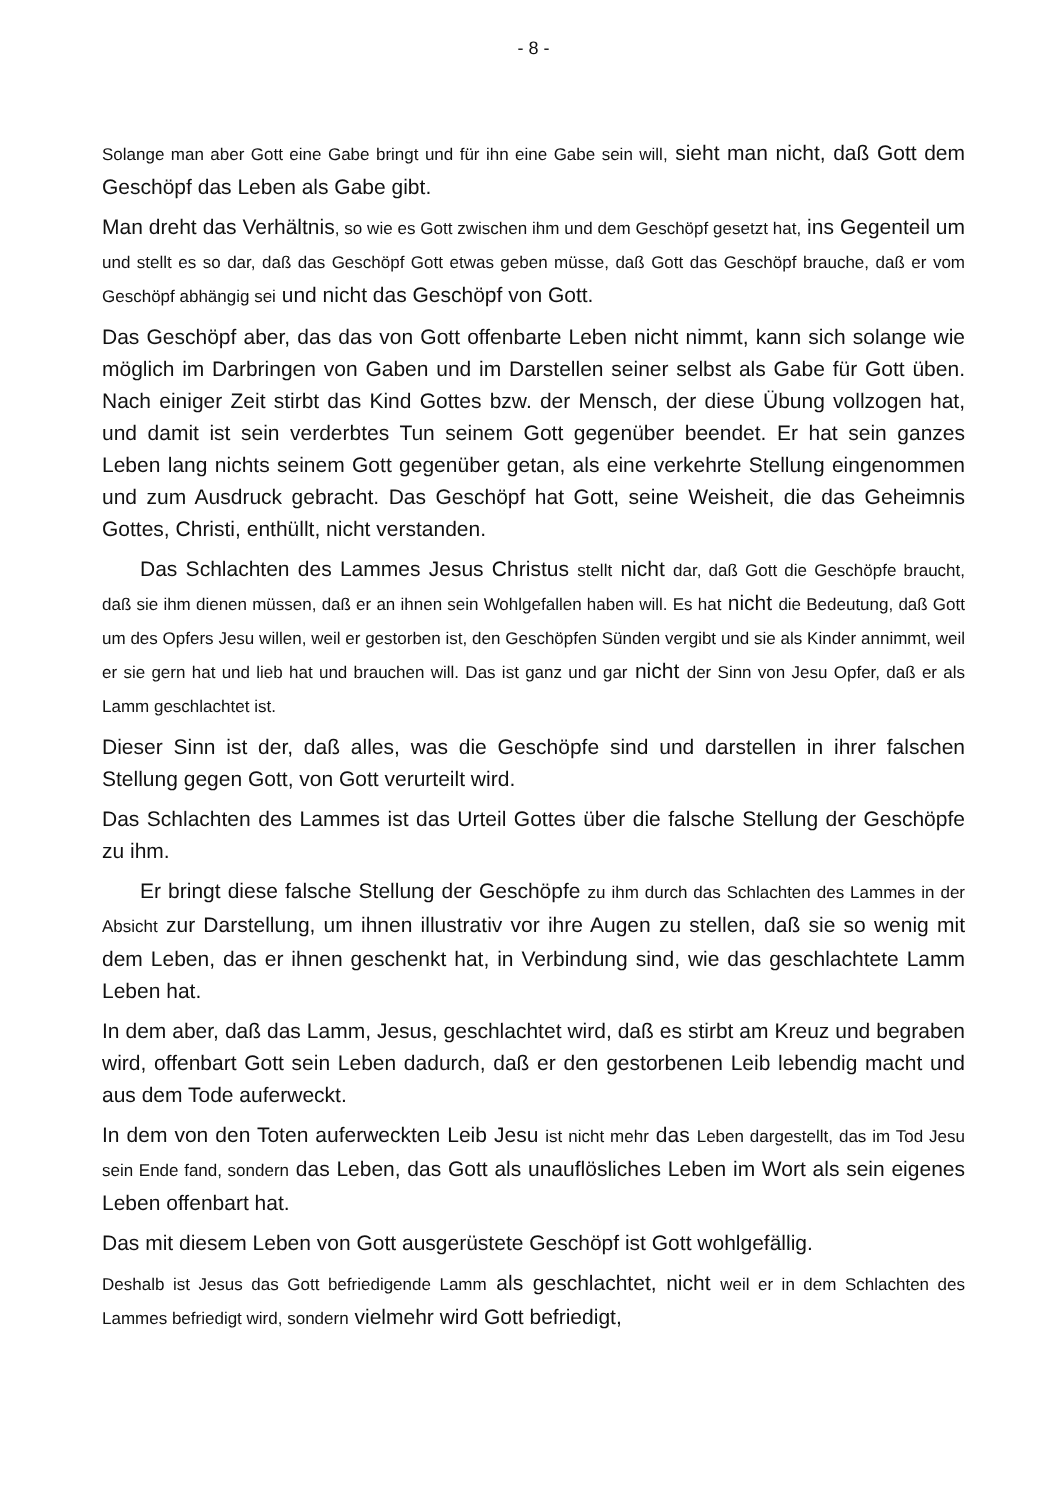- 8 -
Solange man aber Gott eine Gabe bringt und für ihn eine Gabe sein will, sieht man nicht, daß Gott dem Geschöpf das Leben als Gabe gibt.
Man dreht das Verhältnis, so wie es Gott zwischen ihm und dem Geschöpf gesetzt hat, ins Gegenteil um und stellt es so dar, daß das Geschöpf Gott etwas geben müsse, daß Gott das Geschöpf brauche, daß er vom Geschöpf abhängig sei und nicht das Geschöpf von Gott.
Das Geschöpf aber, das das von Gott offenbarte Leben nicht nimmt, kann sich solange wie möglich im Darbringen von Gaben und im Darstellen seiner selbst als Gabe für Gott üben. Nach einiger Zeit stirbt das Kind Gottes bzw. der Mensch, der diese Übung vollzogen hat, und damit ist sein verderbtes Tun seinem Gott gegenüber beendet. Er hat sein ganzes Leben lang nichts seinem Gott gegenüber getan, als eine verkehrte Stellung eingenommen und zum Ausdruck gebracht. Das Geschöpf hat Gott, seine Weisheit, die das Geheimnis Gottes, Christi, enthüllt, nicht verstanden.
Das Schlachten des Lammes Jesus Christus stellt nicht dar, daß Gott die Geschöpfe braucht, daß sie ihm dienen müssen, daß er an ihnen sein Wohlgefallen haben will. Es hat nicht die Bedeutung, daß Gott um des Opfers Jesu willen, weil er gestorben ist, den Geschöpfen Sünden vergibt und sie als Kinder annimmt, weil er sie gern hat und lieb hat und brauchen will. Das ist ganz und gar nicht der Sinn von Jesu Opfer, daß er als Lamm geschlachtet ist.
Dieser Sinn ist der, daß alles, was die Geschöpfe sind und darstellen in ihrer falschen Stellung gegen Gott, von Gott verurteilt wird.
Das Schlachten des Lammes ist das Urteil Gottes über die falsche Stellung der Geschöpfe zu ihm.
Er bringt diese falsche Stellung der Geschöpfe zu ihm durch das Schlachten des Lammes in der Absicht zur Darstellung, um ihnen illustrativ vor ihre Augen zu stellen, daß sie so wenig mit dem Leben, das er ihnen geschenkt hat, in Verbindung sind, wie das geschlachtete Lamm Leben hat.
In dem aber, daß das Lamm, Jesus, geschlachtet wird, daß es stirbt am Kreuz und begraben wird, offenbart Gott sein Leben dadurch, daß er den gestorbenen Leib lebendig macht und aus dem Tode auferweckt.
In dem von den Toten auferweckten Leib Jesu ist nicht mehr das Leben dargestellt, das im Tod Jesu sein Ende fand, sondern das Leben, das Gott als unauflösliches Leben im Wort als sein eigenes Leben offenbart hat.
Das mit diesem Leben von Gott ausgerüstete Geschöpf ist Gott wohlgefällig.
Deshalb ist Jesus das Gott befriedigende Lamm als geschlachtet, nicht weil er in dem Schlachten des Lammes befriedigt wird, sondern vielmehr wird Gott befriedigt,